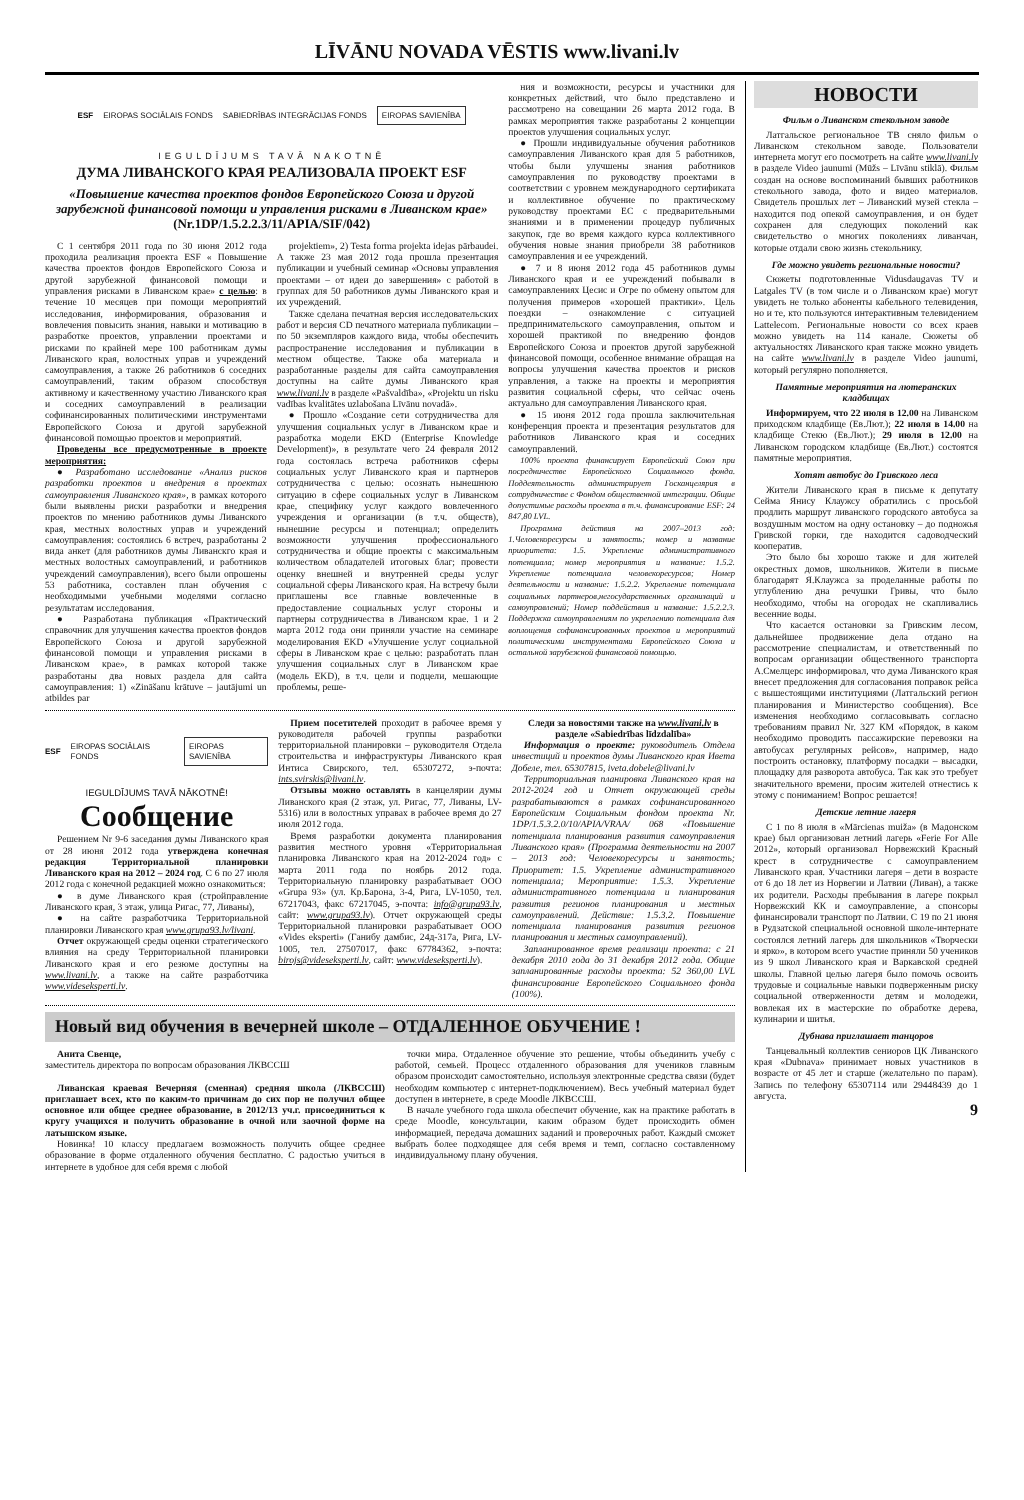LĪVĀNU NOVADA VĒSTIS www.livani.lv
ESF EIROPAS SOCIĀLAIS FONDS SABIEDRĪBAS INTEGRĀCIJAS FONDS EIROPAS SAVIENĪBA
IEGULDĪJUMS TAVĀ NAKOTNĒ
ДУМА ЛИВАНСКОГО КРАЯ РЕАЛИЗОВАЛА ПРОЕКТ ESF
«Повышение качества проектов фондов Европейского Союза и другой зарубежной финансовой помощи и управления рисками в Ливанском крае» (Nr.1DP/1.5.2.2.3/11/APIA/SIF/042)
С 1 сентября 2011 года по 30 июня 2012 года проходила реализация проекта ESF « Повышение качества проектов фондов Европейского Союза и другой зарубежной финансовой помощи и управления рисками в Ливанском крае» с целью: в течение 10 месяцев при помощи мероприятий исследования, информирования, образования и вовлечения повысить знания, навыки и мотивацию в разработке проектов, управлении проектами и рисками по крайней мере 100 работникам думы Ливанского края, волостных управ и учреждений самоуправления, а также 26 работников 6 соседних самоуправлений, таким образом способствуя активному и качественному участию Ливанского края и соседних самоуправлений в реализации софинансированных политическими инструментами Европейского Союза и другой зарубежной финансовой помощью проектов и мероприятий.
Проведены все предусмотренные в проекте мероприятия:
● Разработано исследование «Анализ рисков разработки проектов и внедрения в проектах самоуправления Ливанского края», в рамках которого были выявлены риски разработки и внедрения проектов по мнению работников думы Ливанского края, местных волостных управ и учреждений самоуправления: состоялись 6 встреч, разработаны 2 вида анкет (для работников думы Ливанскго края и местных волостных самоуправлений, и работников учреждений самоуправления), всего были опрошены 53 работника, составлен план обучения с необходимыми учебными моделями согласно результатам исследования.
● Разработана публикация «Практический справочник для улучшения качества проектов фондов Европейского Союза и другой зарубежной финансовой помощи и управления рисками в Ливанском крае», в рамках которой также разработаны два новых раздела для сайта самоуправления: 1) «Zināšanu krātuve – jautājumi un atbildes par
projektiem», 2) Testa forma projekta idejas pārbaudei. А также 23 мая 2012 года прошла презентация публикации и учебный семинар «Основы управления проектами – от идеи до завершения» с работой в группах для 50 работников думы Ливанского края и их учреждений.
Также сделана печатная версия исследовательских работ и версия CD печатного материала публикации – по 50 экземпляров каждого вида, чтобы обеспечить распространение исследования и публикации в местном обществе. Также оба материала и разработанные разделы для сайта самоуправления доступны на сайте думы Ливанского края www.livani.lv в разделе «Pašvaldība», «Projektu un risku vadības kvalitātes uzlabošana Līvānu novadā».
● Прошло «Создание сети сотрудничества для улучшения социальных услуг в Ливанском крае и разработка модели EKD (Enterprise Knowledge Development)», в результате чего 24 февраля 2012 года состоялась встреча работников сферы социальных услуг Ливанского края и партнеров сотрудничества с целью: осознать нынешнюю ситуацию в сфере социальных услуг в Ливанском крае, специфику услуг каждого вовлеченного учреждения и организации (в т.ч. обществ), нынешние ресурсы и потенциал; определить возможности улучшения профессионального сотрудничества и общие проекты с максимальным количеством обладателей итоговых благ; провести оценку внешней и внутренней среды услуг социальной сферы Ливанского края. На встречу были приглашены все главные вовлеченные в предоставление социальных услуг стороны и партнеры сотрудничества в Ливанском крае. 1 и 2 марта 2012 года они приняли участие на семинаре моделирования EKD «Улучшение услуг социальной сферы в Ливанском крае с целью: разработать план улучшения социальных слуг в Ливанском крае (модель EKD), в т.ч. цели и подцели, мешающие проблемы, реше-
ния и возможности, ресурсы и участники для конкретных действий, что было представлено и рассмотрено на совещании 26 марта 2012 года. В рамках мероприятия также разработаны 2 концепции проектов улучшения социальных услуг.
● Прошли индивидуальные обучения работников самоуправления Ливанского края для 5 работников, чтобы были улучшены знания работников самоуправления по руководству проектами в соответствии с уровнем международного сертификата и коллективное обучение по практическому руководству проектами ЕС с предварительными знаниями и в применении процедур публичных закупок, где во время каждого курса коллективного обучения новые знания приобрели 38 работников самоуправления и ее учреждений.
● 7 и 8 июня 2012 года 45 работников думы Ливанского края и ее учреждений побывали в самоуправлениях Цесис и Огре по обмену опытом для получения примеров «хорошей практики». Цель поездки – ознакомление с ситуацией предпринимательского самоуправления, опытом и хорошей практикой по внедрению фондов Европейского Союза и проектов другой зарубежной финансовой помощи, особенное внимание обращая на вопросы улучшения качества проектов и рисков управления, а также на проекты и мероприятия развития социальной сферы, что сейчас очень актуально для самоуправления Ливанского края.
● 15 июня 2012 года прошла заключительная конференция проекта и презентация результатов для работников Ливанского края и соседних самоуправлений.
100% проекта финансирует Европейский Союз при посредничестве Европейского Социального фонда. Поддеятельность администрирует Госканцелярия в сотрудничестве с Фондом общественной интеграции. Общие допустимые расходы проекта в т.ч. финансирование ESF: 24 847,80 LVL.
Программа действия на 2007–2013 год: 1.Человекоресурсы и занятость; номер и название приоритета: 1.5. Укрепление административного потенциала; номер мероприятия и название: 1.5.2. Укрепление потенциала человекоресурсов; Номер деятельности и название: 1.5.2.2. Укрепление потенциала социальных партнеров,негосударственных организаций и самоуправлений; Номер поддействия и название: 1.5.2.2.3. Поддержка самоуправлениям по укреплению потенциала для воплощения софинансированных проектов и мероприятий политическими инструментами Европейского Союза и остальной зарубежной финансовой помощью.
ESF EIROPAS SOCIĀLAIS FONDS EIROPAS SAVIENĪBA
IEGULDĪJUMS TAVĀ NĀKOTNĒ!
Сообщение
Решением Nr 9-6 заседания думы Ливанского края от 28 июня 2012 года утверждена конечная редакция Территориальной планировки Ливанского края на 2012 – 2024 год. С 6 по 27 июля 2012 года с конечной редакцией можно ознакомиться:
● в думе Ливанского края (стройправление Ливанского края, 3 этаж, улица Ригас, 77, Ливаны),
● на сайте разработчика Территориальной планировки Ливанского края www.grupa93.lv/livani.
Отчет окружающей среды оценки стратегического влияния на среду Территориальной планировки Ливанского края и его резюме доступны на www.livani.lv, а также на сайте разработчика www.videseksperti.lv.
Прием посетителей проходит в рабочее время у руководителя рабочей группы разработки территориальной планировки – руководителя Отдела строительства и инфраструктуры Ливанского края Интиса Свирского, тел. 65307272, э-почта: ints.svirskis@livani.lv.
Отзывы можно оставлять в канцелярии думы Ливанского края (2 этаж, ул. Ригас, 77, Ливаны, LV-5316) или в волостных управах в рабочее время до 27 июля 2012 года.
Время разработки документа планирования развития местного уровня «Территориальная планировка Ливанского края на 2012-2024 год» с марта 2011 года по ноябрь 2012 года. Территориальную планировку разрабатывает ООО «Grupa 93» (ул. Кр.Барона, 3-4, Рига, LV-1050, тел. 67217043, факс 67217045, э-почта: info@grupa93.lv, сайт: www.grupa93.lv). Отчет окружающей среды Территориальной планировки разрабатывает ООО «Vides eksperti» (Ганибу дамбис, 24д-317а, Рига, LV-1005, тел. 27507017, факс 67784362, э-почта: birojs@videseksperti.lv, сайт: www.videseksperti.lv).
Следи за новостями также на www.livani.lv в разделе «Sabiedrības līdzdalība»
Информация о проекте: руководитель Отдела инвестиций и проектов думы Ливанского края Ивета Добеле, тел. 65307815, iveta.dobele@livani.lv
Территориальная планировка Ливанского края на 2012-2024 год и Отчет окружающей среды разрабатываются в рамках софинансированного Европейским Социальным фондом проекта Nr. 1DP/1.5.3.2.0/10/APIA/VRAA/ 068 «Повышение потенциала планирования развития самоуправления Ливанского края» (Программа деятельности на 2007 – 2013 год: Человекоресурсы и занятость; Приоритет: 1.5. Укрепление административного потенциала; Мероприятие: 1.5.3. Укрепление административного потенциала и планирования развития регионов планирования и местных самоуправлений. Действие: 1.5.3.2. Повышение потенциала планирования развития регионов планирования и местных самоуправлений).
Запланированное время реализаци проекта: с 21 декабря 2010 года до 31 декабря 2012 года. Общие запланированные расходы проекта: 52 360,00 LVL финансирование Европейского Социального фонда (100%).
Новый вид обучения в вечерней школе – ОТДАЛЕННОЕ ОБУЧЕНИЕ !
Анита Свенце,
заместитель директора по вопросам образования ЛКВССШ
Ливанская краевая Вечерняя (сменная) средняя школа (ЛКВССШ) приглашает всех, кто по каким-то причинам до сих пор не получил общее основное или общее среднее образование, в 2012/13 уч.г. присоединиться к кругу учащихся и получить образование в очной или заочной форме на латышском языке.
Новинка! 10 классу предлагаем возможность получить общее среднее образование в форме отдаленного обучения бесплатно. С радостью учиться в интернете в удобное для себя время с любой
точки мира. Отдаленное обучение это решение, чтобы объединить учебу с работой, семьей. Процесс отдаленного образования для учеников главным образом происходит самостоятельно, используя электронные средства связи (будет необходим компьютер с интернет-подключением). Весь учебный материал будет доступен в интернете, в среде Moodle ЛКВССШ.
В начале учебного года школа обеспечит обучение, как на практике работать в среде Moodle, консультации, каким образом будет происходить обмен информацией, передача домашних заданий и проверочных работ. Каждый сможет выбрать более подходящее для себя время и темп, согласно составленному индивидуальному плану обучения.
НОВОСТИ
Фильм о Ливанском стекольном заводе
Латгальское региональное ТВ сняло фильм о Ливанском стекольном заводе. Пользователи интернета могут его посмотреть на сайте www.livani.lv в разделе Video jaunumi (Mūžs – Līvānu stiklā). Фильм создан на основе воспоминаний бывших работников стекольного завода, фото и видео материалов. Свидетель прошлых лет – Ливанский музей стекла – находится под опекой самоуправления, и он будет сохранен для следующих поколений как свидетельство о многих поколениях ливанчан, которые отдали свою жизнь стекольнику.
Где можно увидеть региональные новости?
Сюжеты подготовленные Vidusdaugavas TV и Latgales TV (в том числе и о Ливанском крае) могут увидеть не только абоненты кабельного телевидения, но и те, кто пользуются интерактивным телевидением Lattelecom. Региональные новости со всех краев можно увидеть на 114 канале. Сюжеты об актуальностях Ливанского края также можно увидеть на сайте www.livani.lv в разделе Video jaunumi, который регулярно пополняется.
Памятные мероприятия на лютеранских кладбищах
Информируем, что 22 июля в 12.00 на Ливанском приходском кладбище (Ев.Лют.); 22 июля в 14.00 на кладбище Стекю (Ев.Лют.); 29 июля в 12.00 на Ливанском городском кладбище (Ев.Лют.) состоятся памятные мероприятия.
Хотят автобус до Гривского леса
Жители Ливанского края в письме к депутату Сейма Янису Клаужсу обратились с просьбой продлить маршрут ливанского городского автобуса за воздушным мостом на одну остановку – до подножья Гривской горки, где находится садоводческий кооператив.
Это было бы хорошо также и для жителей окрестных домов, школьников. Жители в письме благодарят Я.Клаужса за проделанные работы по углублению дна речушки Гривы, что было необходимо, чтобы на огородах не скапливались весенние воды.
Что касается остановки за Гривским лесом, дальнейшее продвижение дела отдано на рассмотрение специалистам, и ответственный по вопросам организации общественного транспорта А.Смелцерс информировал, что дума Ливанского края внесет предложения для согласования поправок рейса с вышестоящими институциями (Латгальский регион планирования и Министерство сообщения). Все изменения необходимо согласовывать согласно требованиям правил Nr. 327 КМ «Порядок, в каком необходимо проводить пассажирские перевозки на автобусах регулярных рейсов», например, надо построить остановку, платформу посадки – высадки, площадку для разворота автобуса. Так как это требует значительного времени, просим жителей отнестись к этому с пониманием! Вопрос решается!
Детские летние лагеря
С 1 по 8 июля в «Mārcienas muiža» (в Мадонском крае) был организован летний лагерь «Ferie For Alle 2012», который организовал Норвежский Красный крест в сотрудничестве с самоуправлением Ливанского края. Участники лагеря – дети в возрасте от 6 до 18 лет из Норвегии и Латвии (Ливан), а также их родители. Расходы пребывания в лагере покрыл Норвежский КК и самоуправление, а спонсоры финансировали транспорт по Латвии. С 19 по 21 июня в Рудзатской специальной основной школе-интернате состоялся летний лагерь для школьников «Творчески и ярко», в котором всего участие приняли 50 учеников из 9 школ Ливанского края и Варкавской средней школы. Главной целью лагеря было помочь освоить трудовые и социальные навыки подверженным риску социальной отверженности детям и молодежи, вовлекая их в мастерские по обработке дерева, кулинарии и шитья.
Дубнава приглашает танцоров
Танцевальный коллектив сениоров ЦК Ливанского края «Dubnava» принимает новых участников в возрасте от 45 лет и старше (желательно по парам). Запись по телефону 65307114 или 29448439 до 1 августа.
9